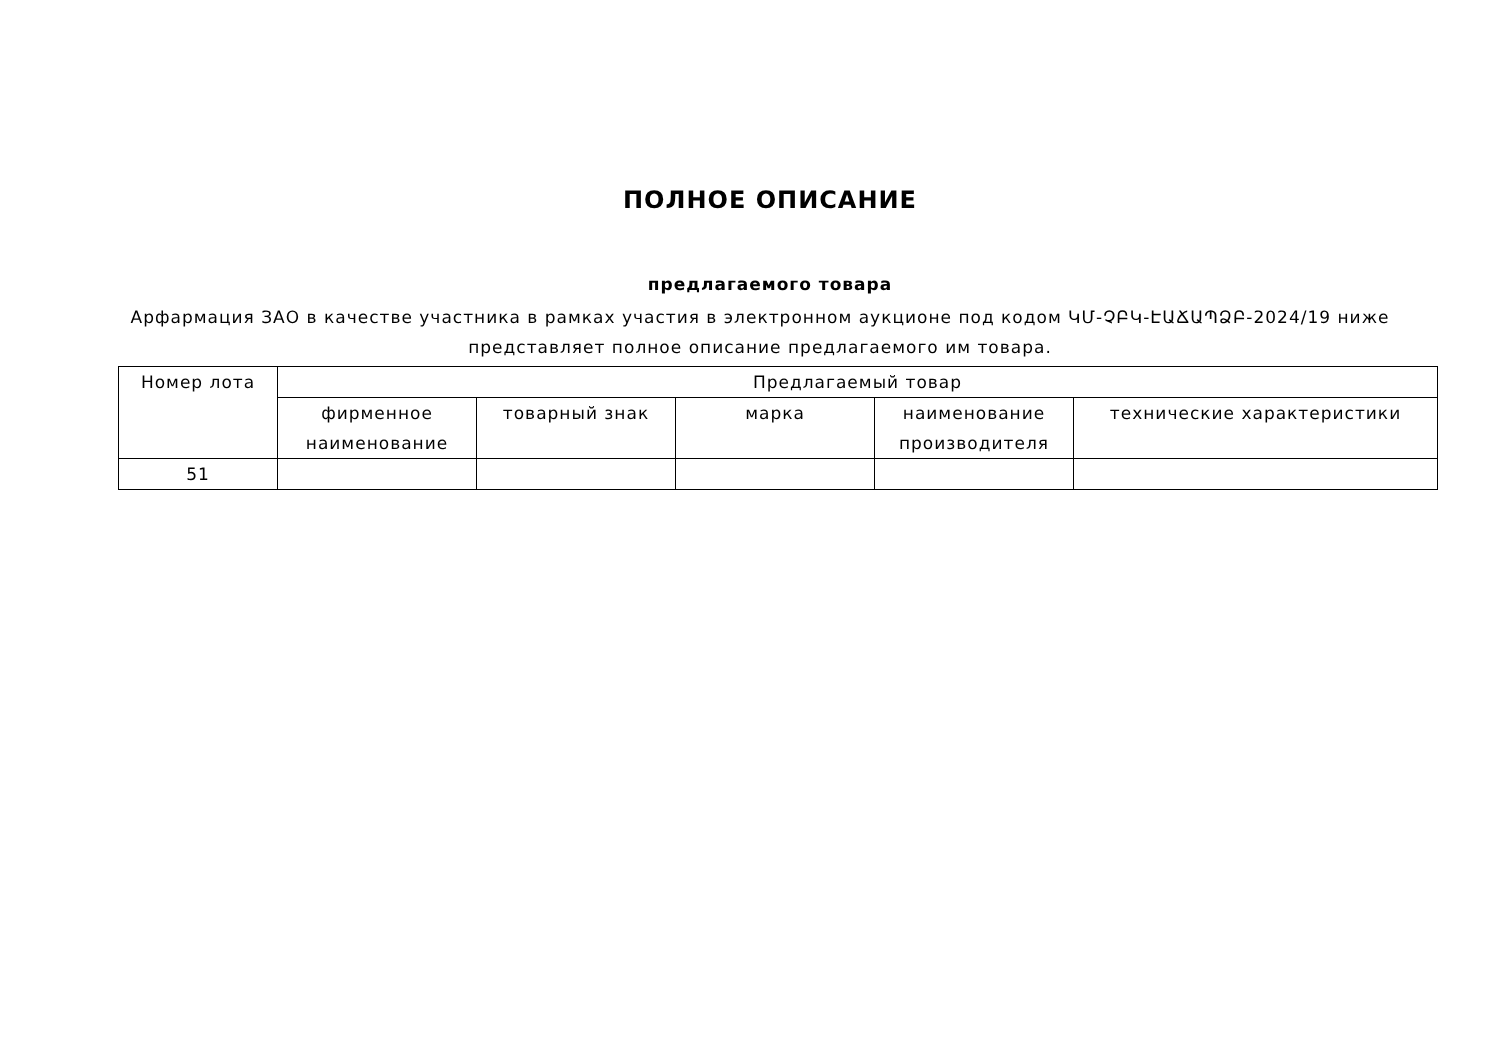ПОЛНОЕ ОПИСАНИЕ
предлагаемого товара
Арфармация ЗАО в качестве участника в рамках участия в электронном аукционе под кодом ԿՄ-ՉԲԿ-ԷԱՃԱՊՁԲ-2024/19 ниже представляет полное описание предлагаемого им товара.
| Номер лота | Предлагаемый товар | | | | |
| --- | --- | --- | --- | --- | --- |
| | фирменное наименование | товарный знак | марка | наименование производителя | технические характеристики |
| 51 | | | | | |